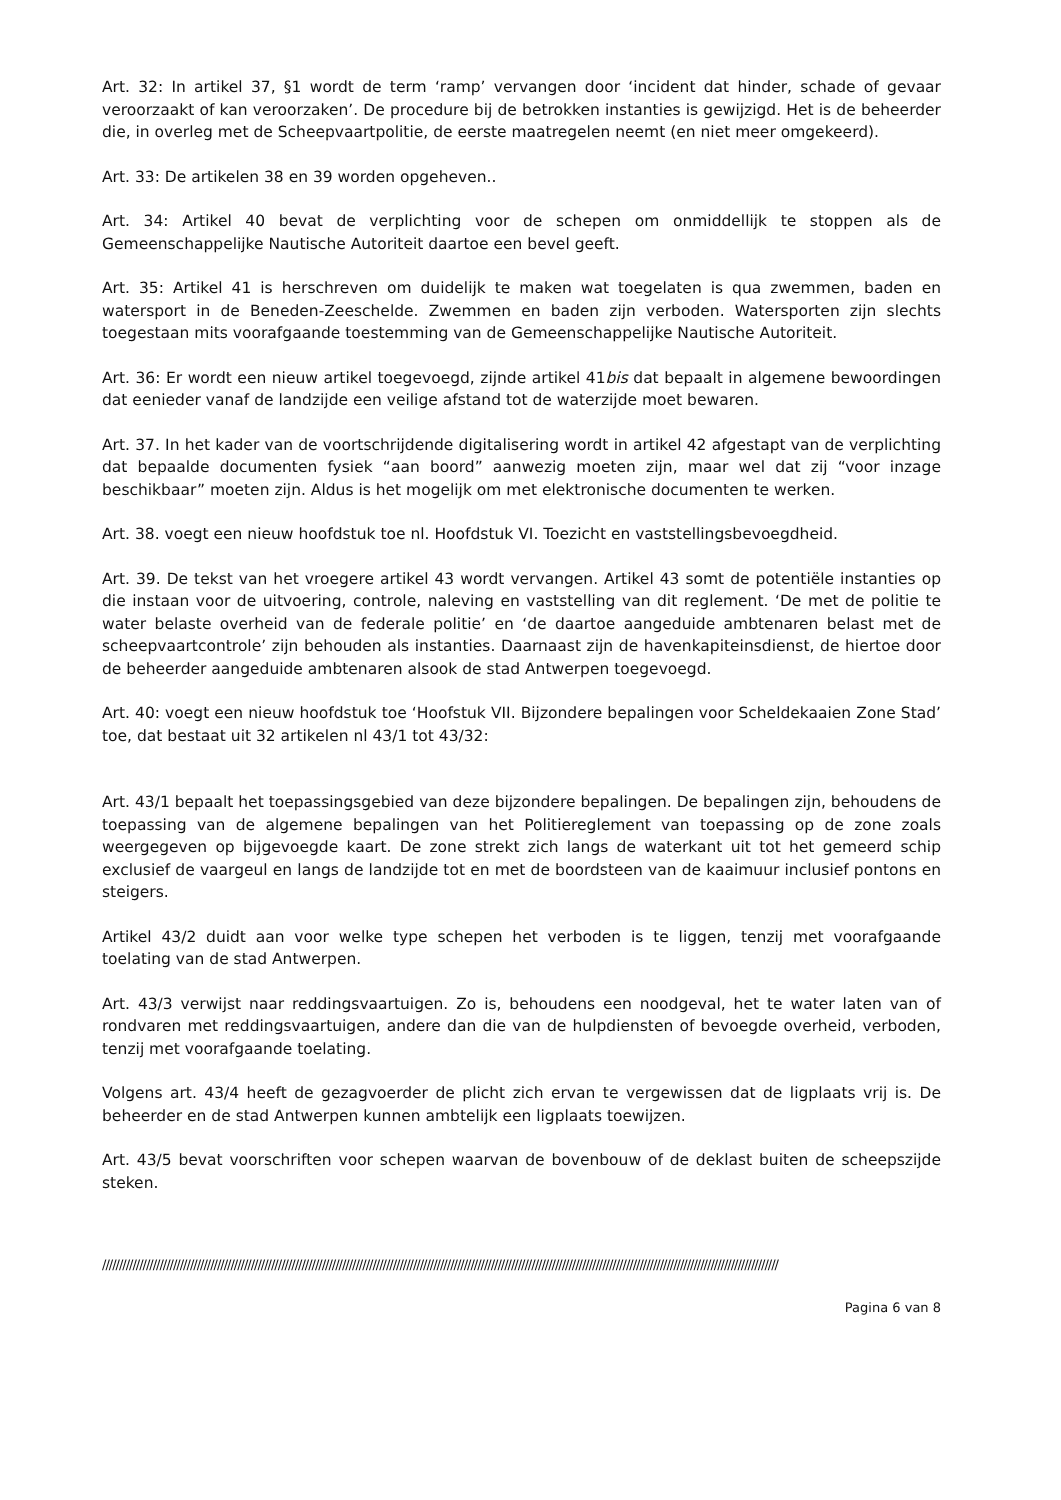Art. 32: In artikel 37, §1 wordt de term ‘ramp’ vervangen door ‘incident dat hinder, schade of gevaar veroorzaakt of kan veroorzaken’. De procedure bij de betrokken instanties is gewijzigd. Het is de beheerder die, in overleg met de Scheepvaartpolitie, de eerste maatregelen neemt (en niet meer omgekeerd).
Art. 33: De artikelen 38 en 39 worden opgeheven..
Art. 34: Artikel 40 bevat de verplichting voor de schepen om onmiddellijk te stoppen als de Gemeenschappelijke Nautische Autoriteit daartoe een bevel geeft.
Art. 35: Artikel 41 is herschreven om duidelijk te maken wat toegelaten is qua zwemmen, baden en watersport in de Beneden-Zeeschelde. Zwemmen en baden zijn verboden. Watersporten zijn slechts toegestaan mits voorafgaande toestemming van de Gemeenschappelijke Nautische Autoriteit.
Art. 36: Er wordt een nieuw artikel toegevoegd, zijnde artikel 41bis dat bepaalt in algemene bewoordingen dat eenieder vanaf de landzijde een veilige afstand tot de waterzijde moet bewaren.
Art. 37. In het kader van de voortschrijdende digitalisering wordt in artikel 42 afgestapt van de verplichting dat bepaalde documenten fysiek “aan boord” aanwezig moeten zijn, maar wel dat zij “voor inzage beschikbaar” moeten zijn. Aldus is het mogelijk om met elektronische documenten te werken.
Art. 38. voegt een nieuw hoofdstuk toe nl. Hoofdstuk VI. Toezicht en vaststellingsbevoegdheid.
Art. 39. De tekst van het vroegere artikel 43 wordt vervangen. Artikel 43 somt de potentiële instanties op die instaan voor de uitvoering, controle, naleving en vaststelling van dit reglement. ‘De met de politie te water belaste overheid van de federale politie’ en ‘de daartoe aangeduide ambtenaren belast met de scheepvaartcontrole’ zijn behouden als instanties. Daarnaast zijn de havenkapiteinsdienst, de hiertoe door de beheerder aangeduide ambtenaren alsook de stad Antwerpen toegevoegd.
Art. 40: voegt een nieuw hoofdstuk toe ‘Hoofstuk VII. Bijzondere bepalingen voor Scheldekaaien Zone Stad’ toe, dat bestaat uit 32 artikelen nl 43/1 tot 43/32:
Art. 43/1 bepaalt het toepassingsgebied van deze bijzondere bepalingen. De bepalingen zijn, behoudens de toepassing van de algemene bepalingen van het Politiereglement van toepassing op de zone zoals weergegeven op bijgevoegde kaart. De zone strekt zich langs de waterkant uit tot het gemeerd schip exclusief de vaargeul en langs de landzijde tot en met de boordsteen van de kaaimuur inclusief pontons en steigers.
Artikel 43/2 duidt aan voor welke type schepen het verboden is te liggen, tenzij met voorafgaande toelating van de stad Antwerpen.
Art. 43/3 verwijst naar reddingsvaartuigen. Zo is, behoudens een noodgeval, het te water laten van of rondvaren met reddingsvaartuigen, andere dan die van de hulpdiensten of bevoegde overheid, verboden, tenzij met voorafgaande toelating.
Volgens art. 43/4 heeft de gezagvoerder de plicht zich ervan te vergewissen dat de ligplaats vrij is. De beheerder en de stad Antwerpen kunnen ambtelijk een ligplaats toewijzen.
Art. 43/5 bevat voorschriften voor schepen waarvan de bovenbouw of de deklast buiten de scheepszijde steken.
////////////////////////////////////////////////////////////////////////////////////////////////////////////////////////////////////////////////////////////////////////////////////////////////////////
Pagina 6 van 8